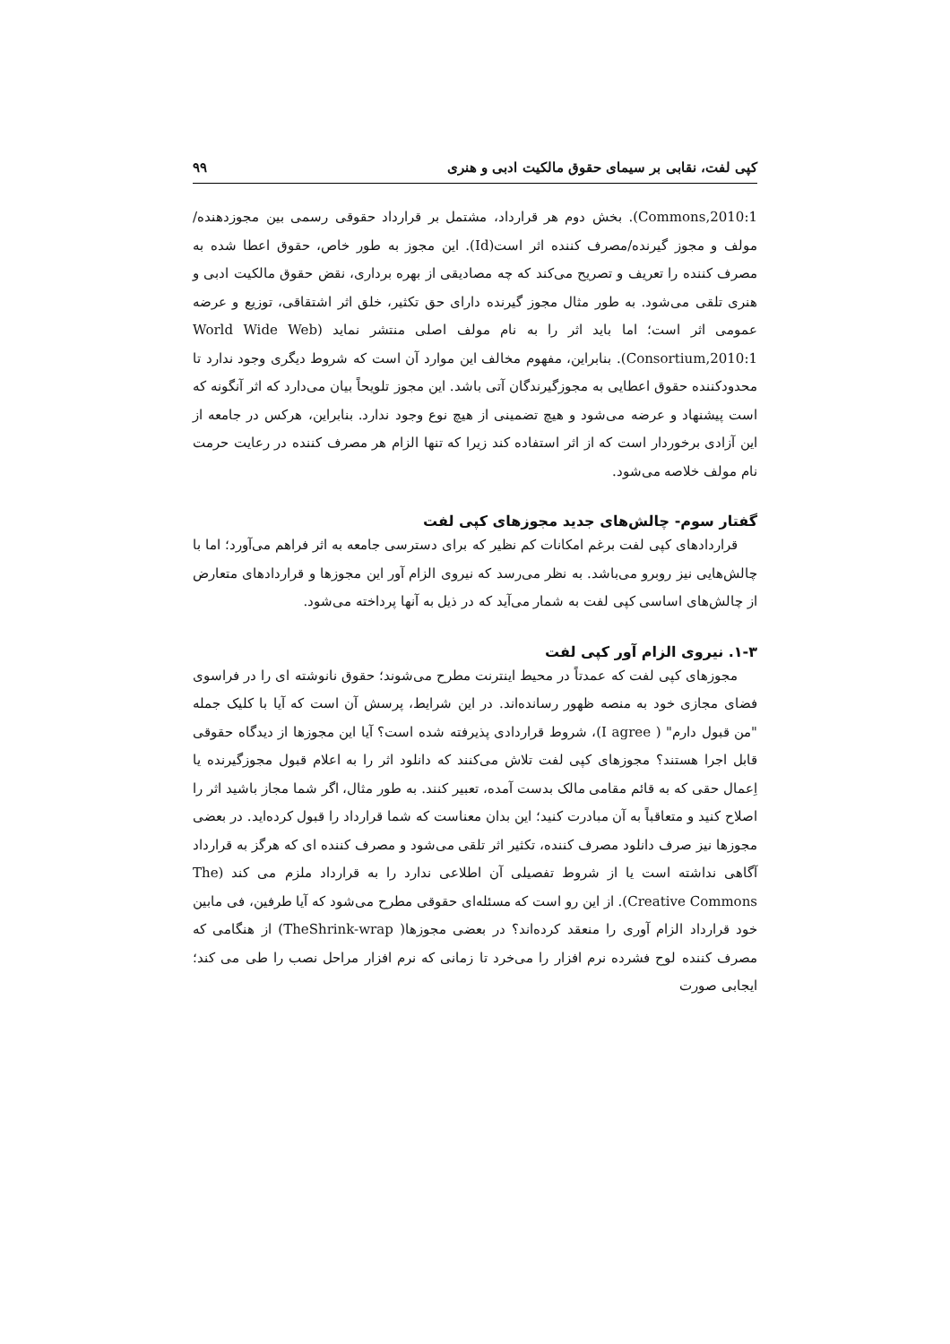کپی لفت، نقابی بر سیمای حقوق مالکیت ادبی و هنری ۹۹
Commons,2010:1). بخش دوم هر قرارداد، مشتمل بر قرارداد حقوقی رسمی بین مجوزدهنده/مولف و مجوز گیرنده/مصرف کننده اثر است(Id). این مجوز به طور خاص، حقوق اعطا شده به مصرف کننده را تعریف و تصریح می‌کند که چه مصادیقی از بهره برداری، نقض حقوق مالکیت ادبی و هنری تلقی می‌شود. به طور مثال مجوز گیرنده دارای حق تکثیر، خلق اثر اشتقاقی، توزیع و عرضه عمومی اثر است؛ اما باید اثر را به نام مولف اصلی منتشر نماید (World Wide Web Consortium,2010:1). بنابراین، مفهوم مخالف این موارد آن است که شروط دیگری وجود ندارد تا محدودکننده حقوق اعطایی به مجوزگیرندگان آتی باشد. این مجوز تلویحاً بیان می‌دارد که اثر آنگونه که است پیشنهاد و عرضه می‌شود و هیچ تضمینی از هیچ نوع وجود ندارد. بنابراین، هرکس در جامعه از این آزادی برخوردار است که از اثر استفاده کند زیرا که تنها الزام هر مصرف کننده در رعایت حرمت نام مولف خلاصه می‌شود.
گفتار سوم- چالش‌های جدید مجوزهای کپی لفت
قراردادهای کپی لفت برغم امکانات کم نظیر که برای دسترسی جامعه به اثر فراهم می‌آورد؛ اما با چالش‌هایی نیز روبرو می‌باشد. به نظر می‌رسد که نیروی الزام آور این مجوزها و قراردادهای متعارض از چالش‌های اساسی کپی لفت به شمار می‌آید که در ذیل به آنها پرداخته می‌شود.
۱-۳. نیروی الزام آور کپی لفت
مجوزهای کپی لفت که عمدتاً در محیط اینترنت مطرح می‌شوند؛ حقوق نانوشته ای را در فراسوی فضای مجازی خود به منصه ظهور رسانده‌اند. در این شرایط، پرسش آن است که آیا با کلیک جمله "من قبول دارم" ( I agree)، شروط قراردادی پذیرفته شده است؟ آیا این مجوزها از دیدگاه حقوقی قابل اجرا هستند؟ مجوزهای کپی لفت تلاش می‌کنند که دانلود اثر را به اعلام قبول مجوزگیرنده یا اِعمال حقی که به قائم مقامی مالک بدست آمده، تعبیر کنند. به طور مثال، اگر شما مجاز باشید اثر را اصلاح کنید و متعاقباً به آن مبادرت کنید؛ این بدان معناست که شما قرارداد را قبول کرده‌اید. در بعضی مجوزها نیز صرف دانلود مصرف کننده، تکثیر اثر تلقی می‌شود و مصرف کننده ای که هرگز به قرارداد آگاهی نداشته است یا از شروط تفصیلی آن اطلاعی ندارد را به قرارداد ملزم می کند (The Creative Commons). از این رو است که مسئله‌ای حقوقی مطرح می‌شود که آیا طرفین، فی مابین خود قرارداد الزام آوری را منعقد کرده‌اند؟ در بعضی مجوزها( TheShrink-wrap) از هنگامی که مصرف کننده لوح فشرده نرم افزار را می‌خرد تا زمانی که نرم افزار مراحل نصب را طی می کند؛ ایجابی صورت